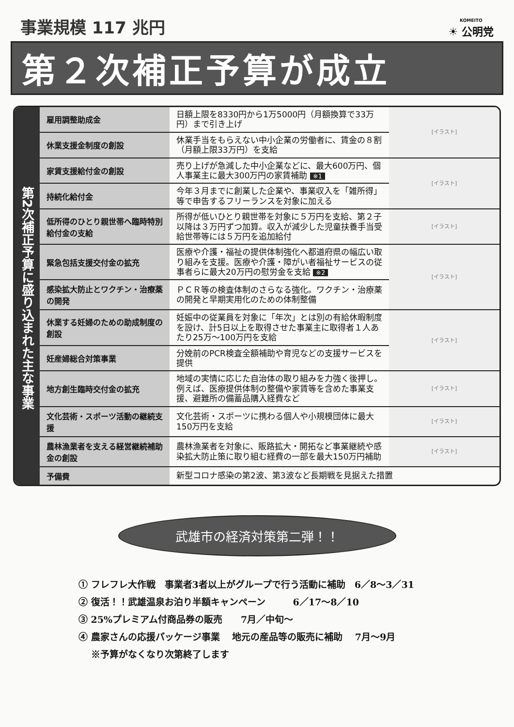事業規模 117 兆円
KOMEITO
☀ 公明党
第２次補正予算が成立
第2次補正予算に盛り込まれた主な事業
| 雇用調整助成金 | 日額上限を8330円から1万5000円（月額換算で33万円）まで引き上げ | [イラスト] |
| 休業支援金制度の創設 | 休業手当をもらえない中小企業の労働者に、賃金の８割（月額上限33万円）を支給 | |
| 家賃支援給付金の創設 | 売り上げが急減した中小企業などに、最大600万円、個人事業主に最大300万円の家賃補助 ※1 | [イラスト] |
| 持続化給付金 | 今年３月までに創業した企業や、事業収入を「雑所得」等で申告するフリーランスを対象に加える | |
| 低所得のひとり親世帯へ臨時特別給付金の支給 | 所得が低いひとり親世帯を対象に５万円を支給、第２子以降は３万円ずつ加算。収入が減少した児童扶養手当受給世帯等には５万円を追加給付 | [イラスト] |
| 緊急包括支援交付金の拡充 | 医療や介護・福祉の提供体制強化へ都道府県の幅広い取り組みを支援。医療や介護・障がい者福祉サービスの従事者らに最大20万円の慰労金を支給 ※2 | [イラスト] |
| 感染拡大防止とワクチン・治療薬の開発 | ＰＣＲ等の検査体制のさらなる強化。ワクチン・治療薬の開発と早期実用化のための体制整備 | |
| 休業する妊婦のための助成制度の創設 | 妊娠中の従業員を対象に「年次」とは別の有給休暇制度を設け、計5日以上を取得させた事業主に取得者１人あたり25万～100万円を支給 | [イラスト] |
| 妊産婦総合対策事業 | 分娩前のPCR検査全額補助や育児などの支援サービスを提供 | |
| 地方創生臨時交付金の拡充 | 地域の実情に応じた自治体の取り組みを力強く後押し。例えば、医療提供体制の整備や家賃等を含めた事業支援、避難所の備蓄品購入経費など | [イラスト] |
| 文化芸術・スポーツ活動の継続支援 | 文化芸術・スポーツに携わる個人や小規模団体に最大150万円を支給 | [イラスト] |
| 農林漁業者を支える経営継続補助金の創設 | 農林漁業者を対象に、販路拡大・開拓など事業継続や感染拡大防止策に取り組む経費の一部を最大150万円補助 | [イラスト] |
| 予備費 | 新型コロナ感染の第2波、第3波など長期戦を見据えた措置 | |
武雄市の経済対策第二弾！！
① フレフレ大作戦　事業者3者以上がグループで行う活動に補助　6／8～3／31
② 復活！！武雄温泉お泊り半額キャンペーン　　　6／17～8／10
③ 25%プレミアム付商品券の販売　　7月／中旬～
④ 農家さんの応援パッケージ事業　 地元の産品等の販売に補助　 7月～9月
　 ※予算がなくなり次第終了します